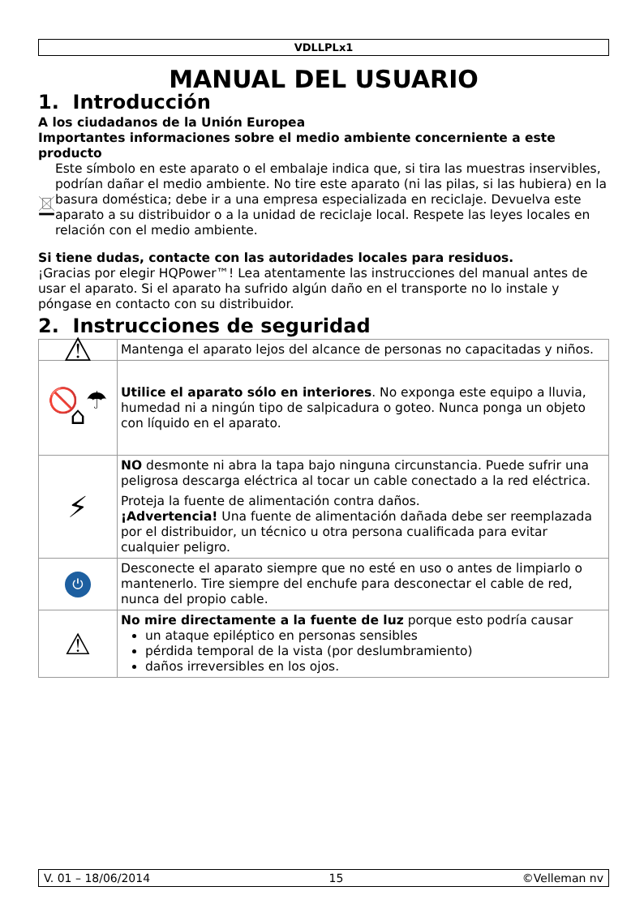VDLLPLx1
MANUAL DEL USUARIO
1. Introducción
A los ciudadanos de la Unión Europea
Importantes informaciones sobre el medio ambiente concerniente a este producto
Este símbolo en este aparato o el embalaje indica que, si tira las muestras inservibles, podrían dañar el medio ambiente. No tire este aparato (ni las pilas, si las hubiera) en la basura doméstica; debe ir a una empresa especializada en reciclaje. Devuelva este aparato a su distribuidor o a la unidad de reciclaje local. Respete las leyes locales en relación con el medio ambiente.
Si tiene dudas, contacte con las autoridades locales para residuos.
¡Gracias por elegir HQPower™! Lea atentamente las instrucciones del manual antes de usar el aparato. Si el aparato ha sufrido algún daño en el transporte no lo instale y póngase en contacto con su distribuidor.
2. Instrucciones de seguridad
| ⚠ | Mantenga el aparato lejos del alcance de personas no capacitadas y niños. |
| 🚫 ☂ ⌂ | Utilice el aparato sólo en interiores . No exponga este equipo a lluvia, humedad ni a ningún tipo de salpicadura o goteo. Nunca ponga un objeto con líquido en el aparato. |
| ⚡ | NO desmonte ni abra la tapa bajo ninguna circunstancia. Puede sufrir una peligrosa descarga eléctrica al tocar un cable conectado a la red eléctrica. Proteja la fuente de alimentación contra daños. ¡Advertencia! Una fuente de alimentación dañada debe ser reemplazada por el distribuidor, un técnico u otra persona cualificada para evitar cualquier peligro. |
| ⏻ | Desconecte el aparato siempre que no esté en uso o antes de limpiarlo o mantenerlo. Tire siempre del enchufe para desconectar el cable de red, nunca del propio cable. |
| ⚠ | No mire directamente a la fuente de luz porque esto podría causar un ataque epiléptico en personas sensibles pérdida temporal de la vista (por deslumbramiento) daños irreversibles en los ojos. |
V. 01 – 18/06/2014 15 ©Velleman nv